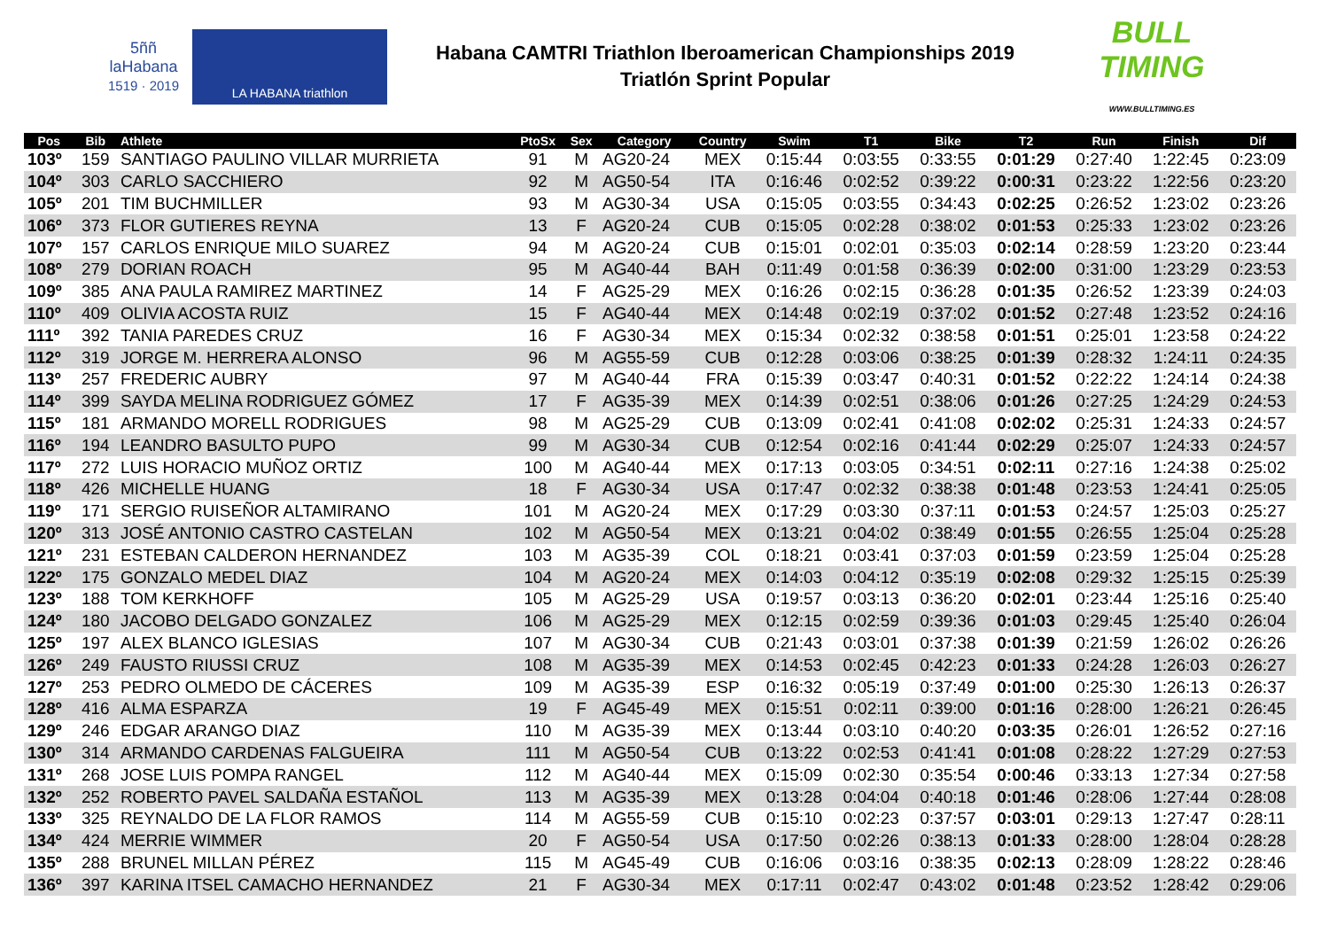5ññ
laHabana
1519 · 2019
LA HABANA triathlon
Habana CAMTRI Triathlon Iberoamerican Championships 2019
Triatlón Sprint Popular
BULL TIMING
WWW.BULLTIMING.ES
| Pos | Bib | Athlete | PtoSx | Sex | Category | Country | Swim | T1 | Bike | T2 | Run | Finish | Dif |
| --- | --- | --- | --- | --- | --- | --- | --- | --- | --- | --- | --- | --- | --- |
| 103º | 159 | SANTIAGO PAULINO VILLAR MURRIETA | 91 | M | AG20-24 | MEX | 0:15:44 | 0:03:55 | 0:33:55 | 0:01:29 | 0:27:40 | 1:22:45 | 0:23:09 |
| 104º | 303 | CARLO SACCHIERO | 92 | M | AG50-54 | ITA | 0:16:46 | 0:02:52 | 0:39:22 | 0:00:31 | 0:23:22 | 1:22:56 | 0:23:20 |
| 105º | 201 | TIM BUCHMILLER | 93 | M | AG30-34 | USA | 0:15:05 | 0:03:55 | 0:34:43 | 0:02:25 | 0:26:52 | 1:23:02 | 0:23:26 |
| 106º | 373 | FLOR GUTIERES REYNA | 13 | F | AG20-24 | CUB | 0:15:05 | 0:02:28 | 0:38:02 | 0:01:53 | 0:25:33 | 1:23:02 | 0:23:26 |
| 107º | 157 | CARLOS ENRIQUE MILO SUAREZ | 94 | M | AG20-24 | CUB | 0:15:01 | 0:02:01 | 0:35:03 | 0:02:14 | 0:28:59 | 1:23:20 | 0:23:44 |
| 108º | 279 | DORIAN ROACH | 95 | M | AG40-44 | BAH | 0:11:49 | 0:01:58 | 0:36:39 | 0:02:00 | 0:31:00 | 1:23:29 | 0:23:53 |
| 109º | 385 | ANA PAULA RAMIREZ MARTINEZ | 14 | F | AG25-29 | MEX | 0:16:26 | 0:02:15 | 0:36:28 | 0:01:35 | 0:26:52 | 1:23:39 | 0:24:03 |
| 110º | 409 | OLIVIA ACOSTA RUIZ | 15 | F | AG40-44 | MEX | 0:14:48 | 0:02:19 | 0:37:02 | 0:01:52 | 0:27:48 | 1:23:52 | 0:24:16 |
| 111º | 392 | TANIA PAREDES CRUZ | 16 | F | AG30-34 | MEX | 0:15:34 | 0:02:32 | 0:38:58 | 0:01:51 | 0:25:01 | 1:23:58 | 0:24:22 |
| 112º | 319 | JORGE M. HERRERA ALONSO | 96 | M | AG55-59 | CUB | 0:12:28 | 0:03:06 | 0:38:25 | 0:01:39 | 0:28:32 | 1:24:11 | 0:24:35 |
| 113º | 257 | FREDERIC AUBRY | 97 | M | AG40-44 | FRA | 0:15:39 | 0:03:47 | 0:40:31 | 0:01:52 | 0:22:22 | 1:24:14 | 0:24:38 |
| 114º | 399 | SAYDA MELINA RODRIGUEZ GÓMEZ | 17 | F | AG35-39 | MEX | 0:14:39 | 0:02:51 | 0:38:06 | 0:01:26 | 0:27:25 | 1:24:29 | 0:24:53 |
| 115º | 181 | ARMANDO MORELL RODRIGUES | 98 | M | AG25-29 | CUB | 0:13:09 | 0:02:41 | 0:41:08 | 0:02:02 | 0:25:31 | 1:24:33 | 0:24:57 |
| 116º | 194 | LEANDRO BASULTO PUPO | 99 | M | AG30-34 | CUB | 0:12:54 | 0:02:16 | 0:41:44 | 0:02:29 | 0:25:07 | 1:24:33 | 0:24:57 |
| 117º | 272 | LUIS HORACIO MUÑOZ ORTIZ | 100 | M | AG40-44 | MEX | 0:17:13 | 0:03:05 | 0:34:51 | 0:02:11 | 0:27:16 | 1:24:38 | 0:25:02 |
| 118º | 426 | MICHELLE HUANG | 18 | F | AG30-34 | USA | 0:17:47 | 0:02:32 | 0:38:38 | 0:01:48 | 0:23:53 | 1:24:41 | 0:25:05 |
| 119º | 171 | SERGIO RUISEÑOR ALTAMIRANO | 101 | M | AG20-24 | MEX | 0:17:29 | 0:03:30 | 0:37:11 | 0:01:53 | 0:24:57 | 1:25:03 | 0:25:27 |
| 120º | 313 | JOSÉ ANTONIO CASTRO CASTELAN | 102 | M | AG50-54 | MEX | 0:13:21 | 0:04:02 | 0:38:49 | 0:01:55 | 0:26:55 | 1:25:04 | 0:25:28 |
| 121º | 231 | ESTEBAN CALDERON HERNANDEZ | 103 | M | AG35-39 | COL | 0:18:21 | 0:03:41 | 0:37:03 | 0:01:59 | 0:23:59 | 1:25:04 | 0:25:28 |
| 122º | 175 | GONZALO MEDEL DIAZ | 104 | M | AG20-24 | MEX | 0:14:03 | 0:04:12 | 0:35:19 | 0:02:08 | 0:29:32 | 1:25:15 | 0:25:39 |
| 123º | 188 | TOM KERKHOFF | 105 | M | AG25-29 | USA | 0:19:57 | 0:03:13 | 0:36:20 | 0:02:01 | 0:23:44 | 1:25:16 | 0:25:40 |
| 124º | 180 | JACOBO DELGADO GONZALEZ | 106 | M | AG25-29 | MEX | 0:12:15 | 0:02:59 | 0:39:36 | 0:01:03 | 0:29:45 | 1:25:40 | 0:26:04 |
| 125º | 197 | ALEX BLANCO IGLESIAS | 107 | M | AG30-34 | CUB | 0:21:43 | 0:03:01 | 0:37:38 | 0:01:39 | 0:21:59 | 1:26:02 | 0:26:26 |
| 126º | 249 | FAUSTO RIUSSI CRUZ | 108 | M | AG35-39 | MEX | 0:14:53 | 0:02:45 | 0:42:23 | 0:01:33 | 0:24:28 | 1:26:03 | 0:26:27 |
| 127º | 253 | PEDRO OLMEDO DE CÁCERES | 109 | M | AG35-39 | ESP | 0:16:32 | 0:05:19 | 0:37:49 | 0:01:00 | 0:25:30 | 1:26:13 | 0:26:37 |
| 128º | 416 | ALMA ESPARZA | 19 | F | AG45-49 | MEX | 0:15:51 | 0:02:11 | 0:39:00 | 0:01:16 | 0:28:00 | 1:26:21 | 0:26:45 |
| 129º | 246 | EDGAR ARANGO DIAZ | 110 | M | AG35-39 | MEX | 0:13:44 | 0:03:10 | 0:40:20 | 0:03:35 | 0:26:01 | 1:26:52 | 0:27:16 |
| 130º | 314 | ARMANDO CARDENAS FALGUEIRA | 111 | M | AG50-54 | CUB | 0:13:22 | 0:02:53 | 0:41:41 | 0:01:08 | 0:28:22 | 1:27:29 | 0:27:53 |
| 131º | 268 | JOSE LUIS POMPA RANGEL | 112 | M | AG40-44 | MEX | 0:15:09 | 0:02:30 | 0:35:54 | 0:00:46 | 0:33:13 | 1:27:34 | 0:27:58 |
| 132º | 252 | ROBERTO PAVEL SALDAÑA ESTAÑOL | 113 | M | AG35-39 | MEX | 0:13:28 | 0:04:04 | 0:40:18 | 0:01:46 | 0:28:06 | 1:27:44 | 0:28:08 |
| 133º | 325 | REYNALDO DE LA FLOR RAMOS | 114 | M | AG55-59 | CUB | 0:15:10 | 0:02:23 | 0:37:57 | 0:03:01 | 0:29:13 | 1:27:47 | 0:28:11 |
| 134º | 424 | MERRIE WIMMER | 20 | F | AG50-54 | USA | 0:17:50 | 0:02:26 | 0:38:13 | 0:01:33 | 0:28:00 | 1:28:04 | 0:28:28 |
| 135º | 288 | BRUNEL MILLAN PÉREZ | 115 | M | AG45-49 | CUB | 0:16:06 | 0:03:16 | 0:38:35 | 0:02:13 | 0:28:09 | 1:28:22 | 0:28:46 |
| 136º | 397 | KARINA ITSEL CAMACHO HERNANDEZ | 21 | F | AG30-34 | MEX | 0:17:11 | 0:02:47 | 0:43:02 | 0:01:48 | 0:23:52 | 1:28:42 | 0:29:06 |